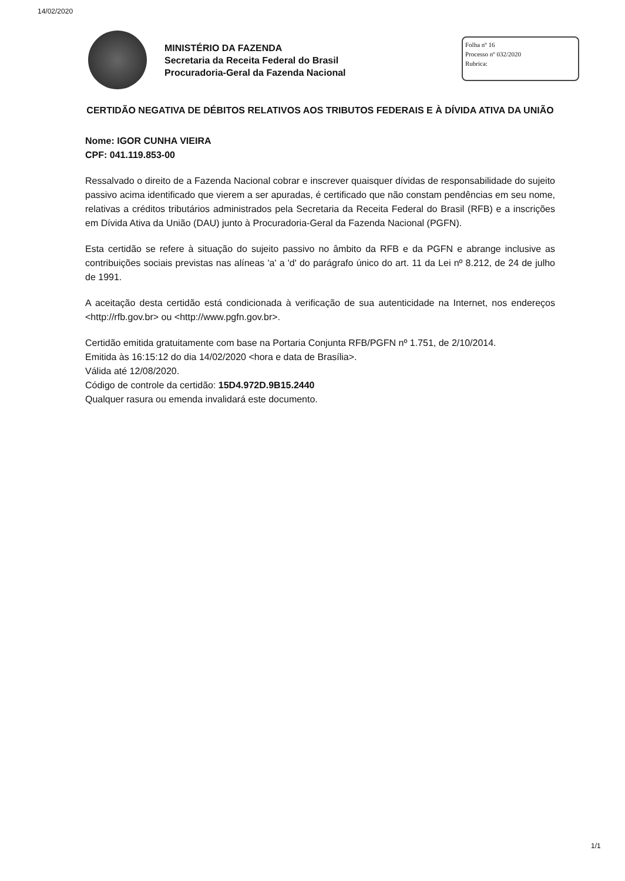14/02/2020
MINISTÉRIO DA FAZENDA
Secretaria da Receita Federal do Brasil
Procuradoria-Geral da Fazenda Nacional
Folha nº 16
Processo nº 032/2020
Rubrica:
CERTIDÃO NEGATIVA DE DÉBITOS RELATIVOS AOS TRIBUTOS FEDERAIS E À DÍVIDA ATIVA DA UNIÃO
Nome: IGOR CUNHA VIEIRA
CPF: 041.119.853-00
Ressalvado o direito de a Fazenda Nacional cobrar e inscrever quaisquer dívidas de responsabilidade do sujeito passivo acima identificado que vierem a ser apuradas, é certificado que não constam pendências em seu nome, relativas a créditos tributários administrados pela Secretaria da Receita Federal do Brasil (RFB) e a inscrições em Dívida Ativa da União (DAU) junto à Procuradoria-Geral da Fazenda Nacional (PGFN).
Esta certidão se refere à situação do sujeito passivo no âmbito da RFB e da PGFN e abrange inclusive as contribuições sociais previstas nas alíneas 'a' a 'd' do parágrafo único do art. 11 da Lei nº 8.212, de 24 de julho de 1991.
A aceitação desta certidão está condicionada à verificação de sua autenticidade na Internet, nos endereços <http://rfb.gov.br> ou <http://www.pgfn.gov.br>.
Certidão emitida gratuitamente com base na Portaria Conjunta RFB/PGFN nº 1.751, de 2/10/2014.
Emitida às 16:15:12 do dia 14/02/2020 <hora e data de Brasília>.
Válida até 12/08/2020.
Código de controle da certidão: 15D4.972D.9B15.2440
Qualquer rasura ou emenda invalidará este documento.
1/1